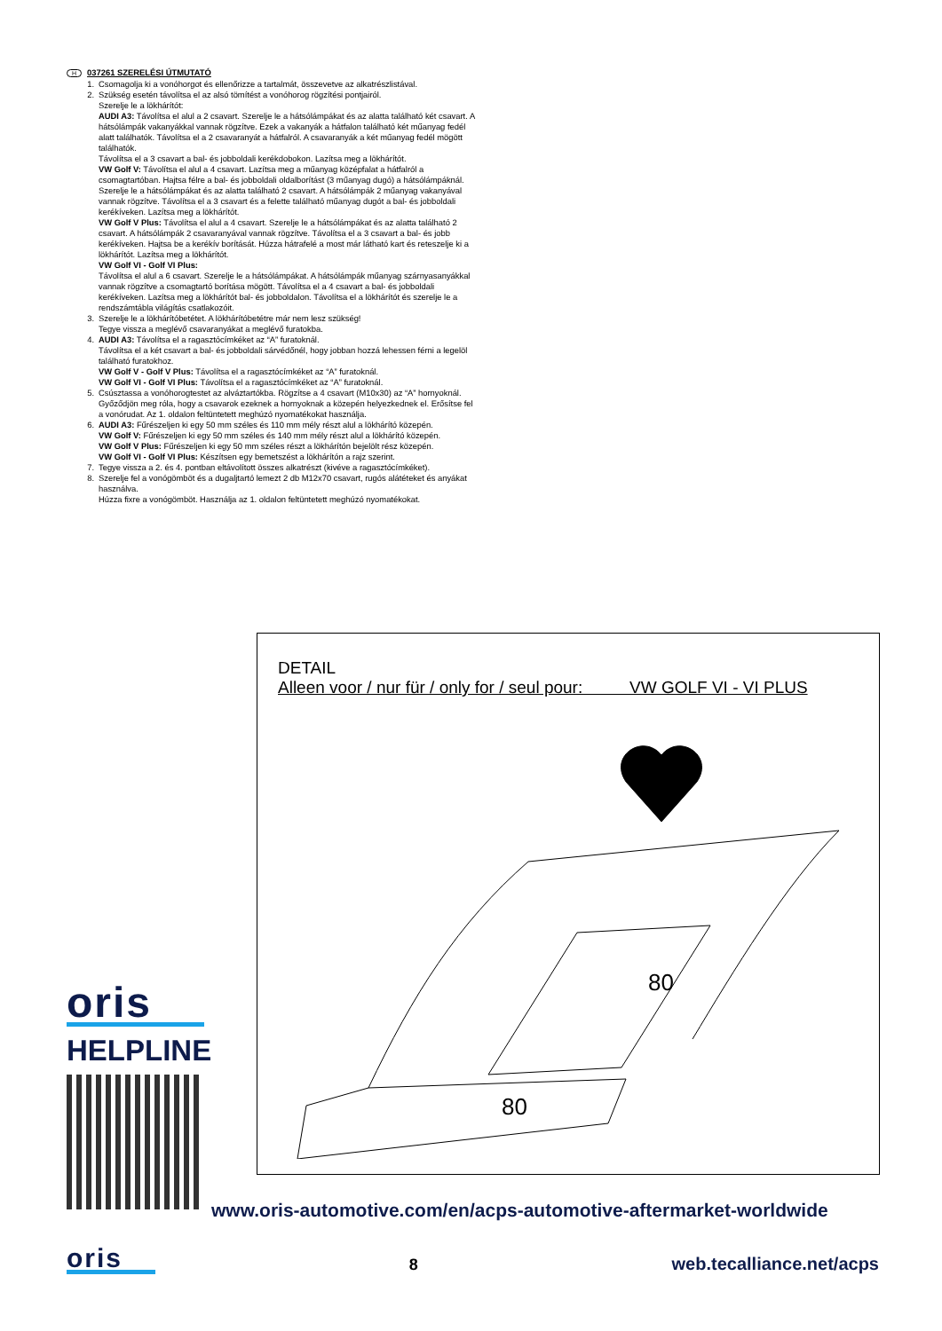H 037261 SZERELÉSI ÚTMUTATÓ
1. Csomagolja ki a vonóhorgot és ellenőrizze a tartalmát, összevetve az alkatrészlistával.
2. Szükség esetén távolítsa el az alsó tömítést a vonóhorog rögzítési pontjairól.
Szerelje le a lökhárítót:
AUDI A3: Távolítsa el alul a 2 csavart. Szerelje le a hátsólámpákat és az alatta található két csavart. A hátsólámpák vakanyákkal vannak rögzítve. Ezek a vakanyák a hátfalon található két műanyag fedél alatt találhatók. Távolítsa el a 2 csavaranyát a hátfalról. A csavaranyák a két műanyag fedél mögött találhatók.
Távolítsa el a 3 csavart a bal- és jobboldali kerékdobokon. Lazítsa meg a lökhárítót.
VW Golf V: Távolítsa el alul a 4 csavart. Lazítsa meg a műanyag középfalat a hátfalról a csomagtartóban. Hajtsa félre a bal- és jobboldali oldalborítást (3 műanyag dugó) a hátsólámpáknál. Szerelje le a hátsólámpákat és az alatta található 2 csavart. A hátsólámpák 2 műanyag vakanyával vannak rögzítve. Távolítsa el a 3 csavart és a felette található műanyag dugót a bal- és jobboldali kerékíveken. Lazítsa meg a lökhárítót.
VW Golf V Plus: Távolítsa el alul a 4 csavart. Szerelje le a hátsólámpákat és az alatta található 2 csavart. A hátsólámpák 2 csavaranyával vannak rögzítve. Távolítsa el a 3 csavart a bal- és jobb kerékíveken. Hajtsa be a kerékív borítását. Húzza hátrafelé a most már látható kart és reteszelje ki a lökhárítót. Lazítsa meg a lökhárítót.
VW Golf VI - Golf VI Plus:
Távolítsa el alul a 6 csavart. Szerelje le a hátsólámpákat. A hátsólámpák műanyag szárnyasanyákkal vannak rögzítve a csomagtartó borítása mögött. Távolítsa el a 4 csavart a bal- és jobboldali kerékíveken. Lazítsa meg a lökhárítót bal- és jobboldalon. Távolítsa el a lökhárítót és szerelje le a rendszámtábla világítás csatlakozóit.
3. Szerelje le a lökhárítóbetétet. A lökhárítóbetétre már nem lesz szükség!
Tegye vissza a meglévő csavaranyákat a meglévő furatokba.
4. AUDI A3: Távolítsa el a ragasztócímkéket az “A” furatoknál.
Távolítsa el a két csavart a bal- és jobboldali sárvédőnél, hogy jobban hozzá lehessen férni a legelöl található furatokhoz.
VW Golf V - Golf V Plus: Távolítsa el a ragasztócímkéket az “A” furatoknál.
VW Golf VI - Golf VI Plus: Távolítsa el a ragasztócímkéket az “A” furatoknál.
5. Csúsztassa a vonóhorogtestet az alváztartókba. Rögzítse a 4 csavart (M10x30) az “A” hornyoknál.
Győződjön meg róla, hogy a csavarok ezeknek a hornyoknak a közepén helyezkednek el. Erősítse fel a vonórudat. Az 1. oldalon feltüntetett meghúzó nyomatékokat használja.
6. AUDI A3: Fűrészeljen ki egy 50 mm széles és 110 mm mély részt alul a lökhárító közepén.
VW Golf V: Fűrészeljen ki egy 50 mm széles és 140 mm mély részt alul a lökhárító közepén.
VW Golf V Plus: Fűrészeljen ki egy 50 mm széles részt a lökhárítón bejelölt rész közepén.
VW Golf VI - Golf VI Plus: Készítsen egy bemetszést a lökhárítón a rajz szerint.
7. Tegye vissza a 2. és 4. pontban eltávolított összes alkatrészt (kivéve a ragasztócímkéket).
8. Szerelje fel a vonógömböt és a dugaljtartó lemezt 2 db M12x70 csavart, rugós alátéteket és anyákat használva.
Húzza fixre a vonógömböt. Használja az 1. oldalon feltüntetett meghúzó nyomatékokat.
DETAIL
Alleen voor / nur für / only for / seul pour: VW GOLF VI - VI PLUS
80
80
oris
HELPLINE
www.oris-automotive.com/en/acps-automotive-aftermarket-worldwide
oris
8 web.tecalliance.net/acps